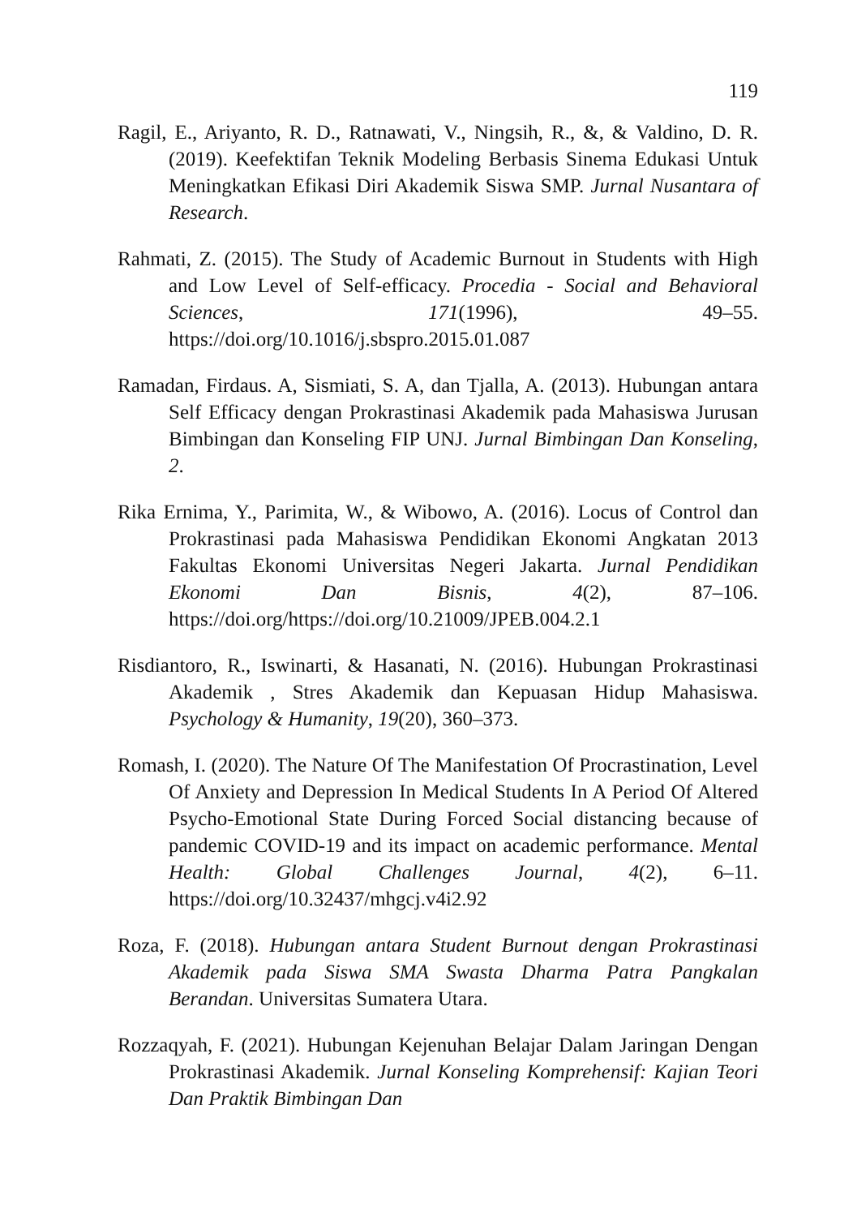119
Ragil, E., Ariyanto, R. D., Ratnawati, V., Ningsih, R., &, & Valdino, D. R. (2019). Keefektifan Teknik Modeling Berbasis Sinema Edukasi Untuk Meningkatkan Efikasi Diri Akademik Siswa SMP. Jurnal Nusantara of Research.
Rahmati, Z. (2015). The Study of Academic Burnout in Students with High and Low Level of Self-efficacy. Procedia - Social and Behavioral Sciences, 171(1996), 49–55. https://doi.org/10.1016/j.sbspro.2015.01.087
Ramadan, Firdaus. A, Sismiati, S. A, dan Tjalla, A. (2013). Hubungan antara Self Efficacy dengan Prokrastinasi Akademik pada Mahasiswa Jurusan Bimbingan dan Konseling FIP UNJ. Jurnal Bimbingan Dan Konseling, 2.
Rika Ernima, Y., Parimita, W., & Wibowo, A. (2016). Locus of Control dan Prokrastinasi pada Mahasiswa Pendidikan Ekonomi Angkatan 2013 Fakultas Ekonomi Universitas Negeri Jakarta. Jurnal Pendidikan Ekonomi Dan Bisnis, 4(2), 87–106. https://doi.org/https://doi.org/10.21009/JPEB.004.2.1
Risdiantoro, R., Iswinarti, & Hasanati, N. (2016). Hubungan Prokrastinasi Akademik , Stres Akademik dan Kepuasan Hidup Mahasiswa. Psychology & Humanity, 19(20), 360–373.
Romash, I. (2020). The Nature Of The Manifestation Of Procrastination, Level Of Anxiety and Depression In Medical Students In A Period Of Altered Psycho-Emotional State During Forced Social distancing because of pandemic COVID-19 and its impact on academic performance. Mental Health: Global Challenges Journal, 4(2), 6–11. https://doi.org/10.32437/mhgcj.v4i2.92
Roza, F. (2018). Hubungan antara Student Burnout dengan Prokrastinasi Akademik pada Siswa SMA Swasta Dharma Patra Pangkalan Berandan. Universitas Sumatera Utara.
Rozzaqyah, F. (2021). Hubungan Kejenuhan Belajar Dalam Jaringan Dengan Prokrastinasi Akademik. Jurnal Konseling Komprehensif: Kajian Teori Dan Praktik Bimbingan Dan